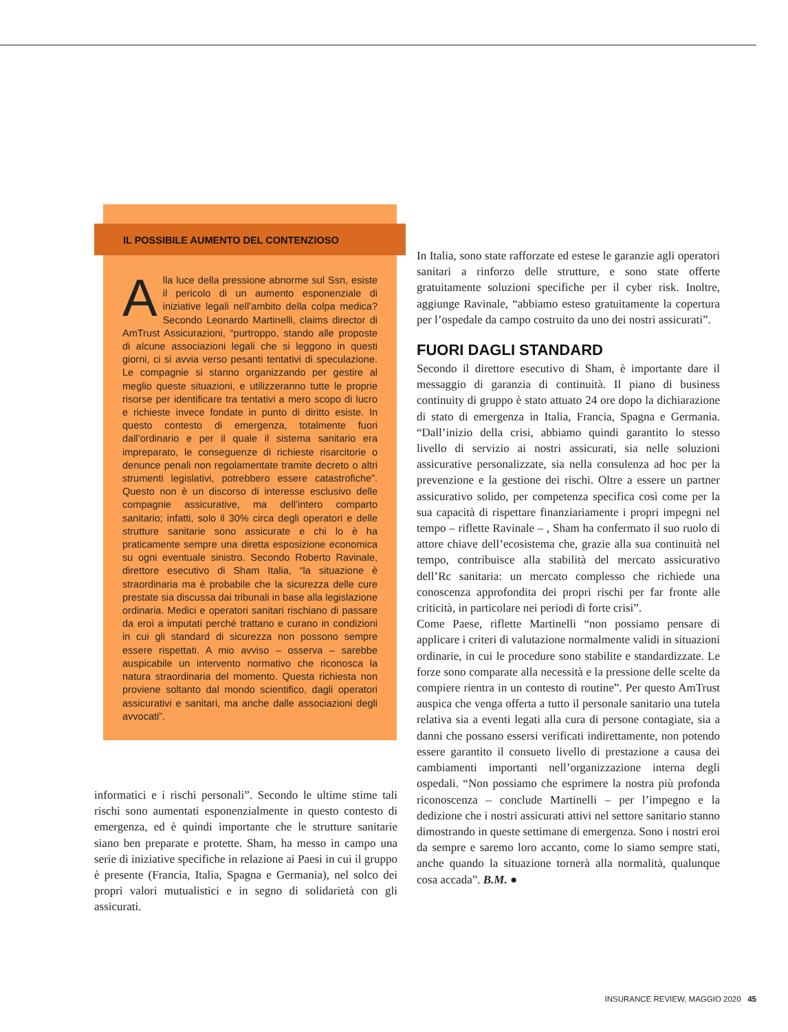IL POSSIBILE AUMENTO DEL CONTENZIOSO
Alla luce della pressione abnorme sul Ssn, esiste il pericolo di un aumento esponenziale di iniziative legali nell’ambito della colpa medica? Secondo Leonardo Martinelli, claims director di AmTrust Assicurazioni, “purtroppo, stando alle proposte di alcune associazioni legali che si leggono in questi giorni, ci si avvia verso pesanti tentativi di speculazione. Le compagnie si stanno organizzando per gestire al meglio queste situazioni, e utilizzeranno tutte le proprie risorse per identificare tra tentativi a mero scopo di lucro e richieste invece fondate in punto di diritto esiste. In questo contesto di emergenza, totalmente fuori dall’ordinario e per il quale il sistema sanitario era impreparato, le conseguenze di richieste risarcitorie o denunce penali non regolamentate tramite decreto o altri strumenti legislativi, potrebbero essere catastrofiche”. Questo non è un discorso di interesse esclusivo delle compagnie assicurative, ma dell’intero comparto sanitario; infatti, solo il 30% circa degli operatori e delle strutture sanitarie sono assicurate e chi lo è ha praticamente sempre una diretta esposizione economica su ogni eventuale sinistro. Secondo Roberto Ravinale, direttore esecutivo di Sham Italia, “la situazione è straordinaria ma è probabile che la sicurezza delle cure prestate sia discussa dai tribunali in base alla legislazione ordinaria. Medici e operatori sanitari rischiano di passare da eroi a imputati perché trattano e curano in condizioni in cui gli standard di sicurezza non possono sempre essere rispettati. A mio avviso – osserva – sarebbe auspicabile un intervento normativo che riconosca la natura straordinaria del momento. Questa richiesta non proviene soltanto dal mondo scientifico, dagli operatori assicurativi e sanitari, ma anche dalle associazioni degli avvocati”.
informatici e i rischi personali”. Secondo le ultime stime tali rischi sono aumentati esponenzialmente in questo contesto di emergenza, ed è quindi importante che le strutture sanitarie siano ben preparate e protette. Sham, ha messo in campo una serie di iniziative specifiche in relazione ai Paesi in cui il gruppo è presente (Francia, Italia, Spagna e Germania), nel solco dei propri valori mutualistici e in segno di solidarietà con gli assicurati.
In Italia, sono state rafforzate ed estese le garanzie agli operatori sanitari a rinforzo delle strutture, e sono state offerte gratuitamente soluzioni specifiche per il cyber risk. Inoltre, aggiunge Ravinale, “abbiamo esteso gratuitamente la copertura per l’ospedale da campo costruito da uno dei nostri assicurati”.
FUORI DAGLI STANDARD
Secondo il direttore esecutivo di Sham, è importante dare il messaggio di garanzia di continuità. Il piano di business continuity di gruppo è stato attuato 24 ore dopo la dichiarazione di stato di emergenza in Italia, Francia, Spagna e Germania. “Dall’inizio della crisi, abbiamo quindi garantito lo stesso livello di servizio ai nostri assicurati, sia nelle soluzioni assicurative personalizzate, sia nella consulenza ad hoc per la prevenzione e la gestione dei rischi. Oltre a essere un partner assicurativo solido, per competenza specifica così come per la sua capacità di rispettare finanziariamente i propri impegni nel tempo – riflette Ravinale – , Sham ha confermato il suo ruolo di attore chiave dell’ecosistema che, grazie alla sua continuità nel tempo, contribuisce alla stabilità del mercato assicurativo dell’Rc sanitaria: un mercato complesso che richiede una conoscenza approfondita dei propri rischi per far fronte alle criticità, in particolare nei periodi di forte crisi”.
Come Paese, riflette Martinelli “non possiamo pensare di applicare i criteri di valutazione normalmente validi in situazioni ordinarie, in cui le procedure sono stabilite e standardizzate. Le forze sono comparate alla necessità e la pressione delle scelte da compiere rientra in un contesto di routine”. Per questo AmTrust auspica che venga offerta a tutto il personale sanitario una tutela relativa sia a eventi legati alla cura di persone contagiate, sia a danni che possano essersi verificati indirettamente, non potendo essere garantito il consueto livello di prestazione a causa dei cambiamenti importanti nell’organizzazione interna degli ospedali. “Non possiamo che esprimere la nostra più profonda riconoscenza – conclude Martinelli – per l’impegno e la dedizione che i nostri assicurati attivi nel settore sanitario stanno dimostrando in queste settimane di emergenza. Sono i nostri eroi da sempre e saremo loro accanto, come lo siamo sempre stati, anche quando la situazione tornerà alla normalità, qualunque cosa accada”. B.M. ●
INSURANCE REVIEW, MAGGIO 2020 45